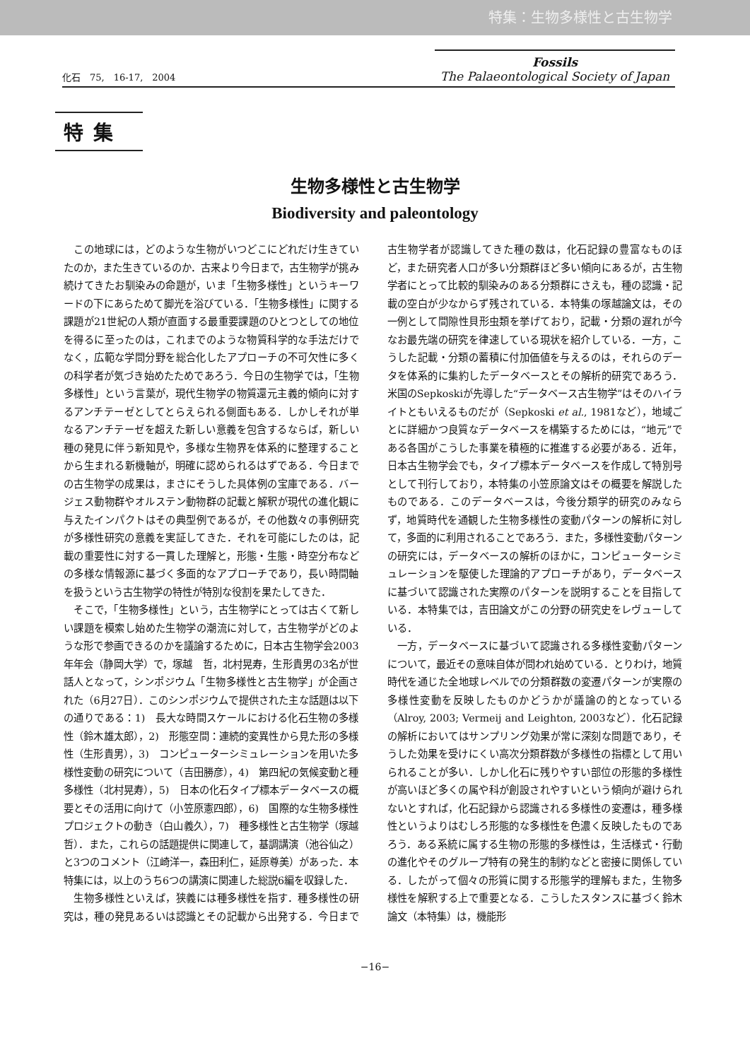特集：生物多様性と古生物学
化石　75,　16-17,　2004
Fossils
The Palaeontological Society of Japan
特集
生物多様性と古生物学
Biodiversity and paleontology
この地球には，どのような生物がいつどこにどれだけ生きていたのか，また生きているのか．古来より今日まで，古生物学が挑み続けてきたお馴染みの命題が，いま「生物多様性」というキーワードの下にあらためて脚光を浴びている．「生物多様性」に関する課題が21世紀の人類が直面する最重要課題のひとつとしての地位を得るに至ったのは，これまでのような物質科学的な手法だけでなく，広範な学問分野を総合化したアプローチの不可欠性に多くの科学者が気づき始めたためであろう．今日の生物学では，「生物多様性」という言葉が，現代生物学の物質還元主義的傾向に対するアンチテーゼとしてとらえられる側面もある．しかしそれが単なるアンチテーゼを超えた新しい意義を包含するならば，新しい種の発見に伴う新知見や，多様な生物界を体系的に整理することから生まれる新機軸が，明確に認められるはずである．今日までの古生物学の成果は，まさにそうした具体例の宝庫である．バージェス動物群やオルステン動物群の記載と解釈が現代の進化観に与えたインパクトはその典型例であるが，その他数々の事例研究が多様性研究の意義を実証してきた．それを可能にしたのは，記載の重要性に対する一貫した理解と，形態・生態・時空分布などの多様な情報源に基づく多面的なアプローチであり，長い時間軸を扱うという古生物学の特性が特別な役割を果たしてきた．
そこで，「生物多様性」という，古生物学にとっては古くて新しい課題を模索し始めた生物学の潮流に対して，古生物学がどのような形で参画できるのかを議論するために，日本古生物学会2003年年会（静岡大学）で，塚越　哲，北村晃寿，生形貴男の3名が世話人となって，シンポジウム「生物多様性と古生物学」が企画された（6月27日）．このシンポジウムで提供された主な話題は以下の通りである：1)　長大な時間スケールにおける化石生物の多様性（鈴木雄太郎），2)　形態空間：連続的変異性から見た形の多様性（生形貴男），3)　コンピューターシミュレーションを用いた多様性変動の研究について（吉田勝彦），4)　第四紀の気候変動と種多様性（北村晃寿），5)　日本の化石タイプ標本データベースの概要とその活用に向けて（小笠原憲四郎），6)　国際的な生物多様性プロジェクトの動き（白山義久），7)　種多様性と古生物学（塚越　哲）．また，これらの話題提供に関連して，基調講演（池谷仙之）と3つのコメント（江崎洋一，森田利仁，延原尊美）があった．本特集には，以上のうち6つの講演に関連した総説6編を収録した．
生物多様性といえば，狭義には種多様性を指す．種多様性の研究は，種の発見あるいは認識とその記載から出発する．今日まで古生物学者が認識してきた種の数は，化石記録の豊富なものほど，また研究者人口が多い分類群ほど多い傾向にあるが，古生物学者にとって比較的馴染みのある分類群にさえも，種の認識・記載の空白が少なからず残されている．本特集の塚越論文は，その一例として間隙性貝形虫類を挙げており，記載・分類の遅れが今なお最先端の研究を律速している現状を紹介している．一方，こうした記載・分類の蓄積に付加価値を与えるのは，それらのデータを体系的に集約したデータベースとその解析的研究であろう．米国のSepkoskiが先導した“データベース古生物学”はそのハイライトともいえるものだが（Sepkoski et al., 1981など），地域ごとに詳細かつ良質なデータベースを構築するためには，“地元”である各国がこうした事業を積極的に推進する必要がある．近年，日本古生物学会でも，タイプ標本データベースを作成して特別号として刊行しており，本特集の小笠原論文はその概要を解説したものである．このデータベースは，今後分類学的研究のみならず，地質時代を通観した生物多様性の変動パターンの解析に対して，多面的に利用されることであろう．また，多様性変動パターンの研究には，データベースの解析のほかに，コンピューターシミュレーションを駆使した理論的アプローチがあり，データベースに基づいて認識された実際のパターンを説明することを目指している．本特集では，吉田論文がこの分野の研究史をレヴューしている．
一方，データベースに基づいて認識される多様性変動パターンについて，最近その意味自体が問われ始めている．とりわけ，地質時代を通じた全地球レベルでの分類群数の変遷パターンが実際の多様性変動を反映したものかどうかが議論の的となっている（Alroy, 2003; Vermeij and Leighton, 2003など）．化石記録の解析においてはサンプリング効果が常に深刻な問題であり，そうした効果を受けにくい高次分類群数が多様性の指標として用いられることが多い．しかし化石に残りやすい部位の形態的多様性が高いほど多くの属や科が創設されやすいという傾向が避けられないとすれば，化石記録から認識される多様性の変遷は，種多様性というよりはむしろ形態的な多様性を色濃く反映したものであろう．ある系統に属する生物の形態的多様性は，生活様式・行動の進化やそのグループ特有の発生的制約などと密接に関係している．したがって個々の形質に関する形態学的理解もまた，生物多様性を解釈する上で重要となる．こうしたスタンスに基づく鈴木論文（本特集）は，機能形
−16−